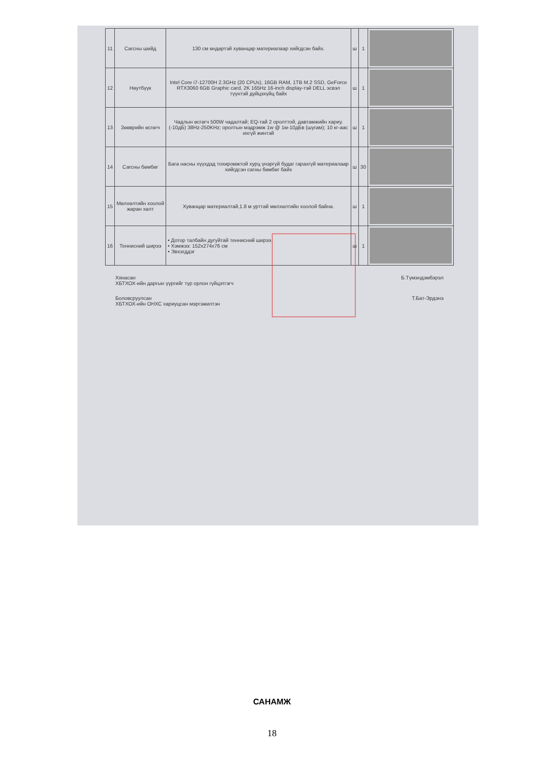| 11 | Сагсны шийд | 130 см өндөртэй хуванцар материалаар хийгдсэн байх. | ш | 1 | |
| 12 | Нөутбүүк | Intel Core i7-12700H 2.3GHz (20 CPUs), 16GB RAM, 1TB M.2 SSD, GeForce RTX3060 6GB Graphic card, 2K 165Hz 16-inch display-тэй DELL эсвэл түүнтэй дүйцэхүйц байх | ш | 1 | |
| 13 | Зөөврийн өсгөгч | Чадлын өсгөгч 500W чадалтай; EQ-тай 2 оролттой, давтамжийн хариу. (-10дБ) 38Hz-250KHz; оролтын мэдрэмж 1w @ 1м-10дБв (шугам); 10 кг-аас ихгүй жинтэй | ш | 1 | |
| 14 | Сагсны бөмбөг | Бага насны хүүхдэд тохиромжтой хурц үнэргүй будаг гарахгүй материалаар хийгдсэн сагны бөмбөг байх | ш | 30 | |
| 15 | Мөлхөлтийн хоолой жаран хөлт | Хуванцар материалтай,1.8 м урттай мөлхөлтийн хоолой байна. | ш | 1 | |
| 16 | Теннисний ширээ | • Дотор талбайн дугуйтай теннисний ширээ. • Хэмжээ: 152x274x76 см • Эвхэгддэг | ш | 1 | |
Хянасан
ХБТХОХ-ийн даргын үүргийг түр орлон гүйцэтгэгч
Б.Түмэндэмбэрэл
Боловсруулсан
ХБТХОХ-ийн ОНХС хариуцсан мэргэжилтэн
Т.Бат-Эрдэнэ
САНАМЖ
18